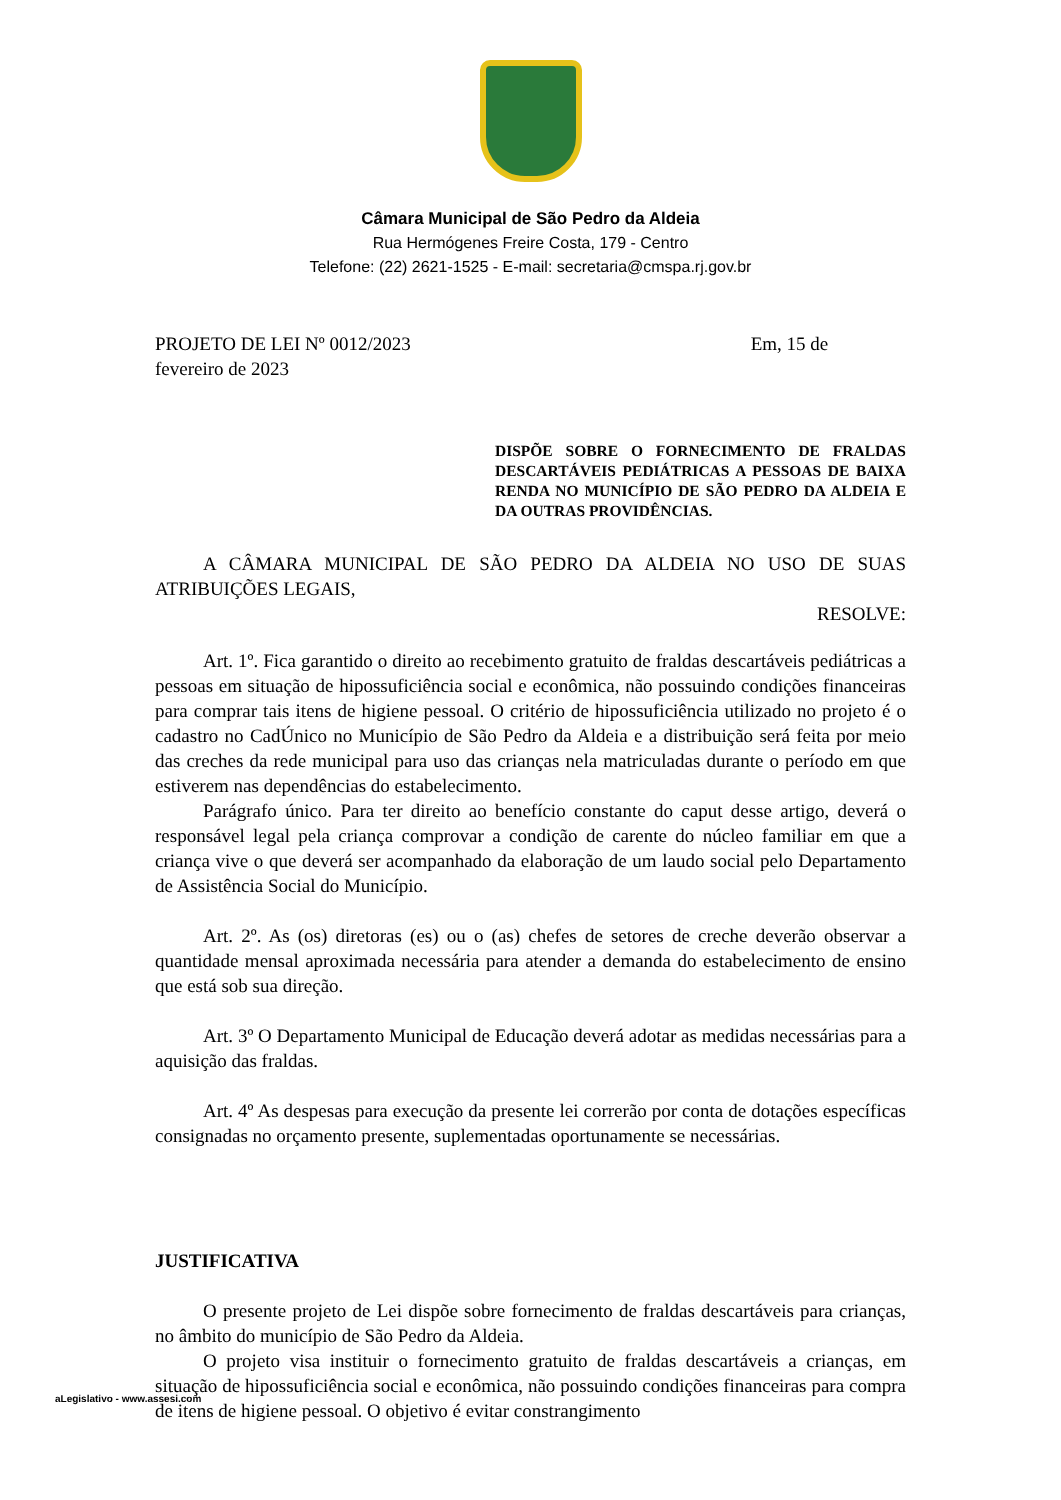Câmara Municipal de São Pedro da Aldeia
Rua Hermógenes Freire Costa, 179 - Centro
Telefone: (22) 2621-1525 - E-mail: secretaria@cmspa.rj.gov.br
PROJETO DE LEI Nº 0012/2023 Em, 15 de
fevereiro de 2023
DISPÕE SOBRE O FORNECIMENTO DE FRALDAS DESCARTÁVEIS PEDIÁTRICAS A PESSOAS DE BAIXA RENDA NO MUNICÍPIO DE SÃO PEDRO DA ALDEIA E DA OUTRAS PROVIDÊNCIAS.
A CÂMARA MUNICIPAL DE SÃO PEDRO DA ALDEIA NO USO DE SUAS ATRIBUIÇÕES LEGAIS,
RESOLVE:
Art. 1º. Fica garantido o direito ao recebimento gratuito de fraldas descartáveis pediátricas a pessoas em situação de hipossuficiência social e econômica, não possuindo condições financeiras para comprar tais itens de higiene pessoal. O critério de hipossuficiência utilizado no projeto é o cadastro no CadÚnico no Município de São Pedro da Aldeia e a distribuição será feita por meio das creches da rede municipal para uso das crianças nela matriculadas durante o período em que estiverem nas dependências do estabelecimento.
Parágrafo único. Para ter direito ao benefício constante do caput desse artigo, deverá o responsável legal pela criança comprovar a condição de carente do núcleo familiar em que a criança vive o que deverá ser acompanhado da elaboração de um laudo social pelo Departamento de Assistência Social do Município.
Art. 2º. As (os) diretoras (es) ou o (as) chefes de setores de creche deverão observar a quantidade mensal aproximada necessária para atender a demanda do estabelecimento de ensino que está sob sua direção.
Art. 3º O Departamento Municipal de Educação deverá adotar as medidas necessárias para a aquisição das fraldas.
Art. 4º As despesas para execução da presente lei correrão por conta de dotações específicas consignadas no orçamento presente, suplementadas oportunamente se necessárias.
JUSTIFICATIVA
O presente projeto de Lei dispõe sobre fornecimento de fraldas descartáveis para crianças, no âmbito do município de São Pedro da Aldeia.
O projeto visa instituir o fornecimento gratuito de fraldas descartáveis a crianças, em situação de hipossuficiência social e econômica, não possuindo condições financeiras para compra de itens de higiene pessoal. O objetivo é evitar constrangimento
aLegislativo - www.assesi.com